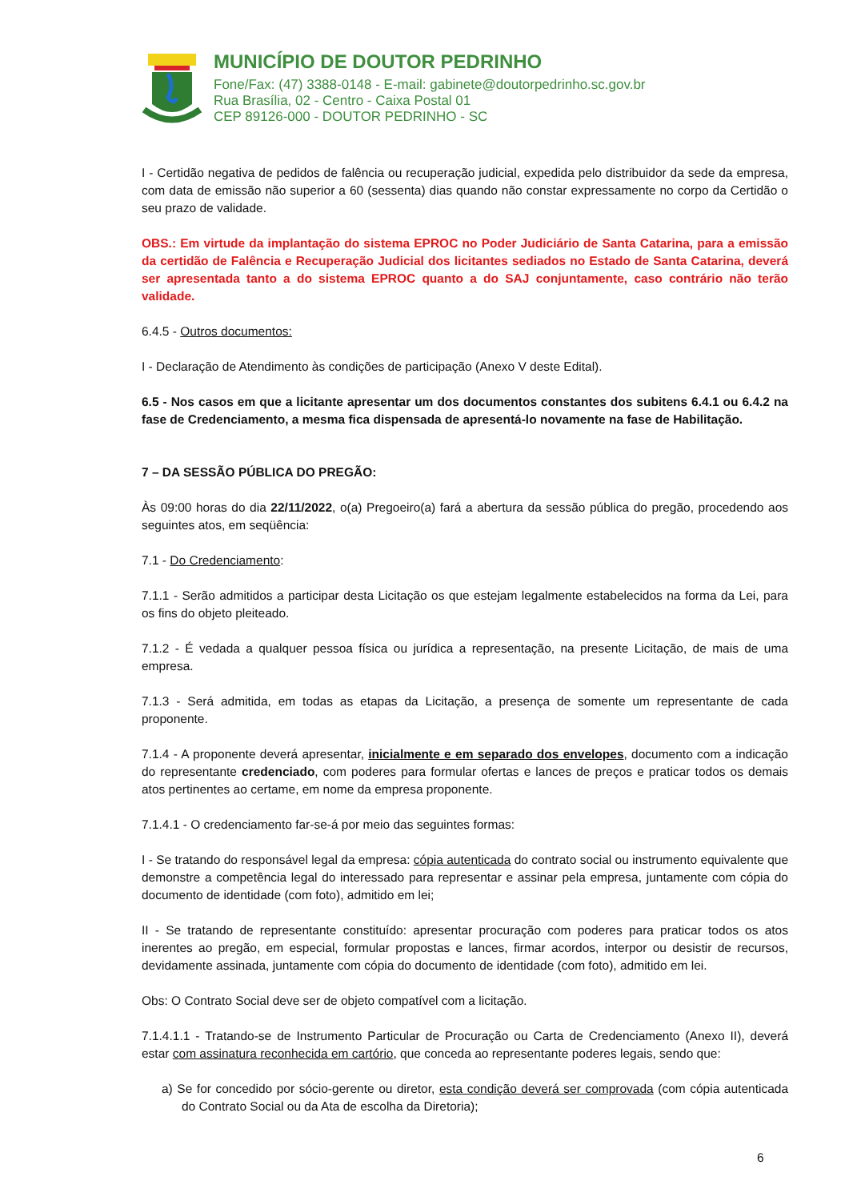MUNICÍPIO DE DOUTOR PEDRINHO
Fone/Fax: (47) 3388-0148 - E-mail: gabinete@doutorpedrinho.sc.gov.br
Rua Brasília, 02 - Centro - Caixa Postal 01
CEP 89126-000 - DOUTOR PEDRINHO - SC
I - Certidão negativa de pedidos de falência ou recuperação judicial, expedida pelo distribuidor da sede da empresa, com data de emissão não superior a 60 (sessenta) dias quando não constar expressamente no corpo da Certidão o seu prazo de validade.
OBS.: Em virtude da implantação do sistema EPROC no Poder Judiciário de Santa Catarina, para a emissão da certidão de Falência e Recuperação Judicial dos licitantes sediados no Estado de Santa Catarina, deverá ser apresentada tanto a do sistema EPROC quanto a do SAJ conjuntamente, caso contrário não terão validade.
6.4.5 - Outros documentos:
I - Declaração de Atendimento às condições de participação (Anexo V deste Edital).
6.5 - Nos casos em que a licitante apresentar um dos documentos constantes dos subitens 6.4.1 ou 6.4.2 na fase de Credenciamento, a mesma fica dispensada de apresentá-lo novamente na fase de Habilitação.
7 – DA SESSÃO PÚBLICA DO PREGÃO:
Às 09:00 horas do dia 22/11/2022, o(a) Pregoeiro(a) fará a abertura da sessão pública do pregão, procedendo aos seguintes atos, em seqüência:
7.1 - Do Credenciamento:
7.1.1 - Serão admitidos a participar desta Licitação os que estejam legalmente estabelecidos na forma da Lei, para os fins do objeto pleiteado.
7.1.2 - É vedada a qualquer pessoa física ou jurídica a representação, na presente Licitação, de mais de uma empresa.
7.1.3 - Será admitida, em todas as etapas da Licitação, a presença de somente um representante de cada proponente.
7.1.4 - A proponente deverá apresentar, inicialmente e em separado dos envelopes, documento com a indicação do representante credenciado, com poderes para formular ofertas e lances de preços e praticar todos os demais atos pertinentes ao certame, em nome da empresa proponente.
7.1.4.1 - O credenciamento far-se-á por meio das seguintes formas:
I - Se tratando do responsável legal da empresa: cópia autenticada do contrato social ou instrumento equivalente que demonstre a competência legal do interessado para representar e assinar pela empresa, juntamente com cópia do documento de identidade (com foto), admitido em lei;
II - Se tratando de representante constituído: apresentar procuração com poderes para praticar todos os atos inerentes ao pregão, em especial, formular propostas e lances, firmar acordos, interpor ou desistir de recursos, devidamente assinada, juntamente com cópia do documento de identidade (com foto), admitido em lei.
Obs: O Contrato Social deve ser de objeto compatível com a licitação.
7.1.4.1.1 - Tratando-se de Instrumento Particular de Procuração ou Carta de Credenciamento (Anexo II), deverá estar com assinatura reconhecida em cartório, que conceda ao representante poderes legais, sendo que:
a) Se for concedido por sócio-gerente ou diretor, esta condição deverá ser comprovada (com cópia autenticada do Contrato Social ou da Ata de escolha da Diretoria);
6